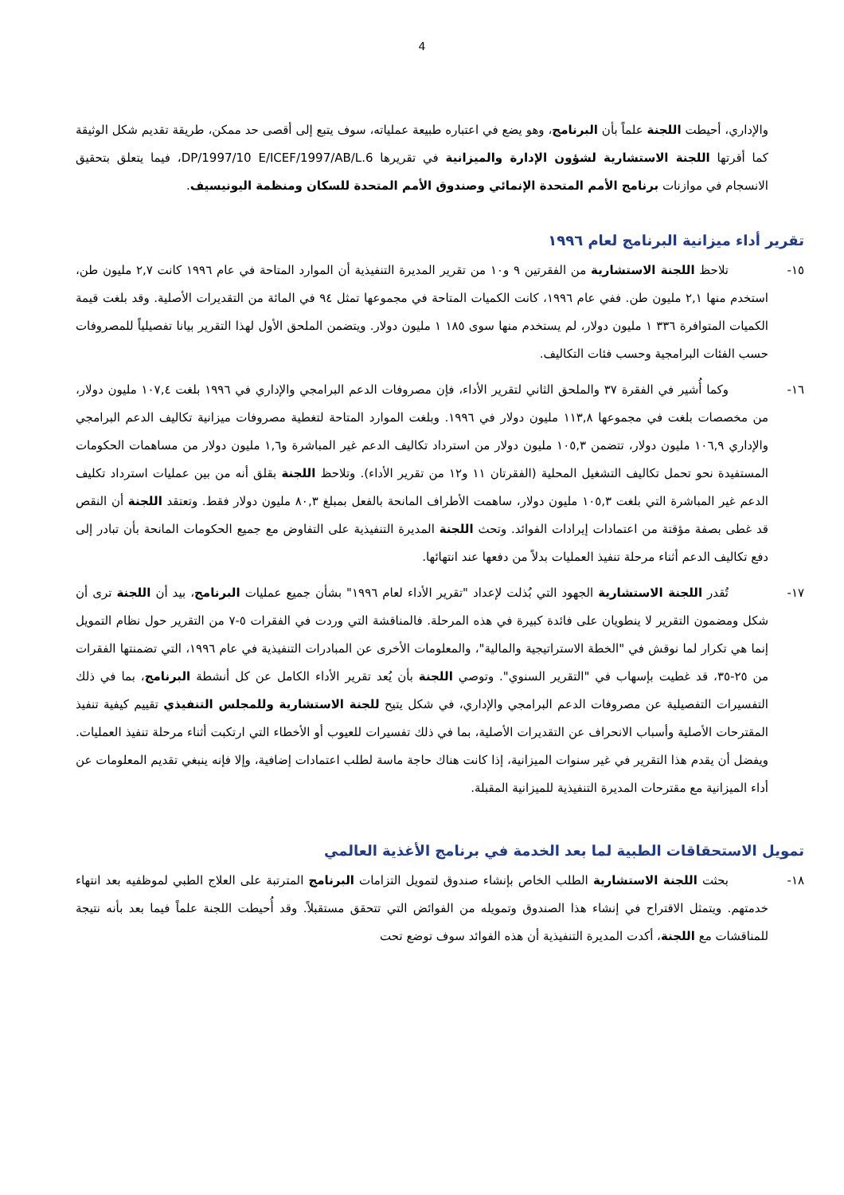4
والإداري، أحيطت اللجنة علماً بأن البرنامج، وهو يضع في اعتباره طبيعة عملياته، سوف يتبع إلى أقصى حد ممكن، طريقة تقديم شكل الوثيقة كما أقرتها اللجنة الاستشارية لشؤون الإدارة والميزانية في تقريرها DP/1997/10 E/ICEF/1997/AB/L.6، فيما يتعلق بتحقيق الانسجام في موازنات برنامج الأمم المتحدة الإنمائي وصندوق الأمم المتحدة للسكان ومنظمة اليونيسيف.
تقرير أداء ميزانية البرنامج لعام ١٩٩٦
١٥- تلاحظ اللجنة الاستشارية من الفقرتين ٩ و١٠ من تقرير المديرة التنفيذية أن الموارد المتاحة في عام ١٩٩٦ كانت ٢,٧ مليون طن، استخدم منها ٢,١ مليون طن. ففي عام ١٩٩٦، كانت الكميات المتاحة في مجموعها تمثل ٩٤ في المائة من التقديرات الأصلية. وقد بلغت قيمة الكميات المتوافرة ٣٣٦ ١ مليون دولار، لم يستخدم منها سوى ١٨٥ ١ مليون دولار. ويتضمن الملحق الأول لهذا التقرير بيانا تفصيلياً للمصروفات حسب الفئات البرامجية وحسب فئات التكاليف.
١٦- وكما أُشير في الفقرة ٣٧ والملحق الثاني لتقرير الأداء، فإن مصروفات الدعم البرامجي والإداري في ١٩٩٦ بلغت ١٠٧,٤ مليون دولار، من مخصصات بلغت في مجموعها ١١٣,٨ مليون دولار في ١٩٩٦. وبلغت الموارد المتاحة لتغطية مصروفات ميزانية تكاليف الدعم البرامجي والإداري ١٠٦,٩ مليون دولار، تتضمن ١٠٥,٣ مليون دولار من استرداد تكاليف الدعم غير المباشرة و١,٦ مليون دولار من مساهمات الحكومات المستفيدة نحو تحمل تكاليف التشغيل المحلية (الفقرتان ١١ و١٢ من تقرير الأداء). وتلاحظ اللجنة بقلق أنه من بين عمليات استرداد تكليف الدعم غير المباشرة التي بلغت ١٠٥,٣ مليون دولار، ساهمت الأطراف المانحة بالفعل بمبلغ ٨٠,٣ مليون دولار فقط. وتعتقد اللجنة أن النقص قد غطى بصفة مؤقتة من اعتمادات إيرادات الفوائد. وتحث اللجنة المديرة التنفيذية على التفاوض مع جميع الحكومات المانحة بأن تبادر إلى دفع تكاليف الدعم أثناء مرحلة تنفيذ العمليات بدلاً من دفعها عند انتهائها.
١٧- تُقدر اللجنة الاستشارية الجهود التي بُذلت لإعداد "تقرير الأداء لعام ١٩٩٦" بشأن جميع عمليات البرنامج، بيد أن اللجنة ترى أن شكل ومضمون التقرير لا ينطويان على فائدة كبيرة في هذه المرحلة. فالمناقشة التي وردت في الفقرات ٥-٧ من التقرير حول نظام التمويل إنما هي تكرار لما نوقش في "الخطة الاستراتيجية والمالية"، والمعلومات الأخرى عن المبادرات التنفيذية في عام ١٩٩٦، التي تضمنتها الفقرات من ٢٥-٣٥، قد غطيت بإسهاب في "التقرير السنوي". وتوصي اللجنة بأن يُعد تقرير الأداء الكامل عن كل أنشطة البرنامج، بما في ذلك التفسيرات التفصيلية عن مصروفات الدعم البرامجي والإداري، في شكل يتيح للجنة الاستشارية وللمجلس التنفيذي تقييم كيفية تنفيذ المقترحات الأصلية وأسباب الانحراف عن التقديرات الأصلية، بما في ذلك تفسيرات للعيوب أو الأخطاء التي ارتكبت أثناء مرحلة تنفيذ العمليات. ويفضل أن يقدم هذا التقرير في غير سنوات الميزانية، إذا كانت هناك حاجة ماسة لطلب اعتمادات إضافية، وإلا فإنه ينبغي تقديم المعلومات عن أداء الميزانية مع مقترحات المديرة التنفيذية للميزانية المقبلة.
تمويل الاستحقاقات الطبية لما بعد الخدمة في برنامج الأغذية العالمي
١٨- بحثت اللجنة الاستشارية الطلب الخاص بإنشاء صندوق لتمويل التزامات البرنامج المترتبة على العلاج الطبي لموظفيه بعد انتهاء خدمتهم. ويتمثل الاقتراح في إنشاء هذا الصندوق وتمويله من الفوائض التي تتحقق مستقبلاً. وقد أُحيطت اللجنة علماً فيما بعد بأنه نتيجة للمناقشات مع اللجنة، أكدت المديرة التنفيذية أن هذه الفوائد سوف توضع تحت